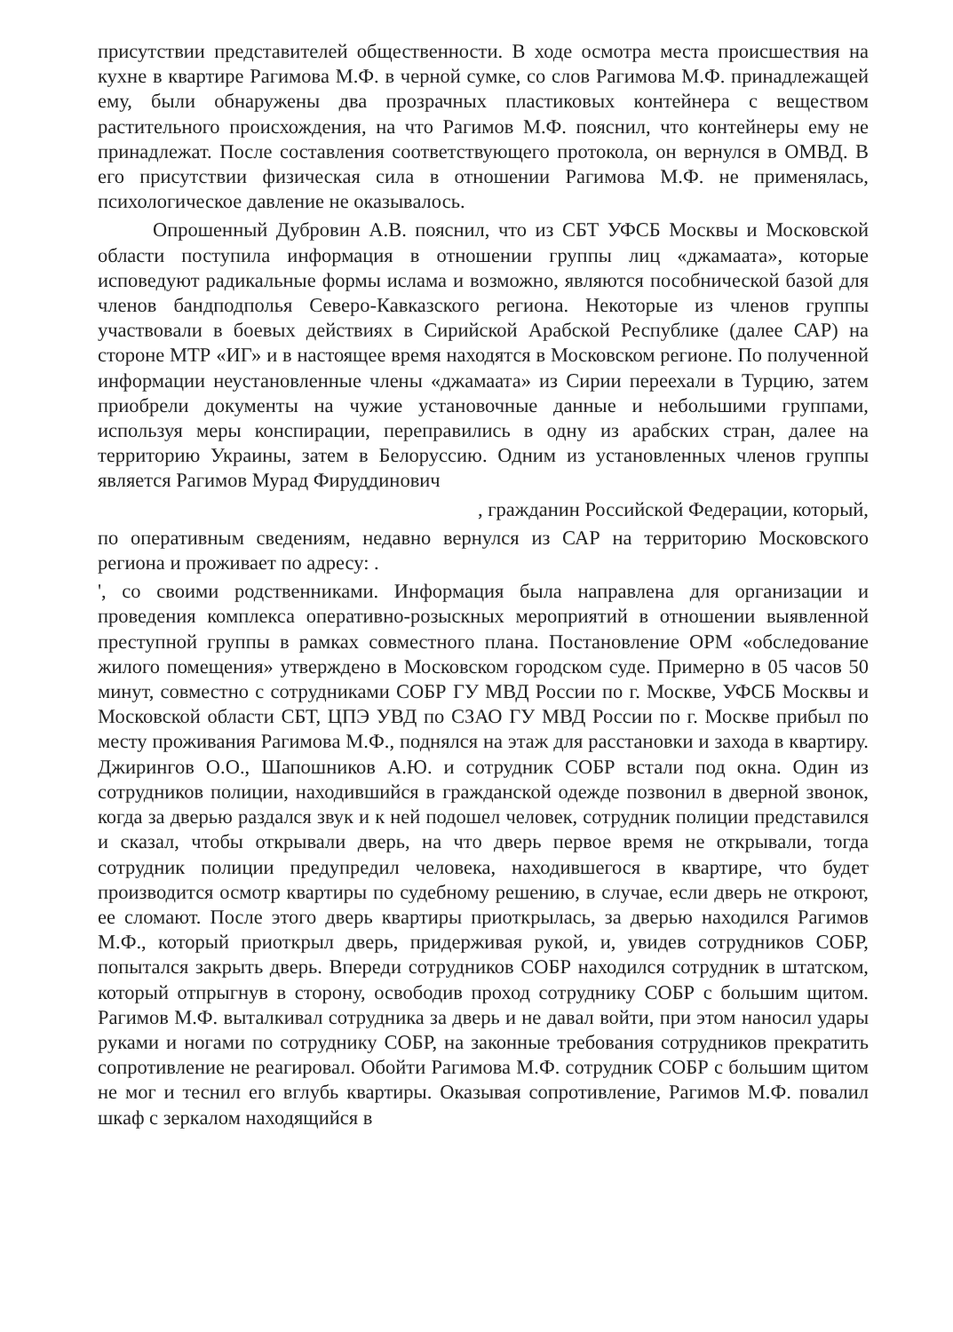присутствии представителей общественности. В ходе осмотра места происшествия на кухне в квартире Рагимова М.Ф. в черной сумке, со слов Рагимова М.Ф. принадлежащей ему, были обнаружены два прозрачных пластиковых контейнера с веществом растительного происхождения, на что Рагимов М.Ф. пояснил, что контейнеры ему не принадлежат. После составления соответствующего протокола, он вернулся в ОМВД. В его присутствии физическая сила в отношении Рагимова М.Ф. не применялась, психологическое давление не оказывалось.
Опрошенный Дубровин А.В. пояснил, что из СБТ УФСБ Москвы и Московской области поступила информация в отношении группы лиц «джамаата», которые исповедуют радикальные формы ислама и возможно, являются пособнической базой для членов бандподполья Северо-Кавказского региона. Некоторые из членов группы участвовали в боевых действиях в Сирийской Арабской Республике (далее САР) на стороне МТР «ИГ» и в настоящее время находятся в Московском регионе. По полученной информации неустановленные члены «джамаата» из Сирии переехали в Турцию, затем приобрели документы на чужие установочные данные и небольшими группами, используя меры конспирации, переправились в одну из арабских стран, далее на территорию Украины, затем в Белоруссию. Одним из установленных членов группы является Рагимов Мурад Фируддинович
, гражданин Российской Федерации, который,
по оперативным сведениям, недавно вернулся из САР на территорию Московского региона и проживает по адресу: .
', со своими родственниками. Информация была направлена для организации и проведения комплекса оперативно-розыскных мероприятий в отношении выявленной преступной группы в рамках совместного плана. Постановление ОРМ «обследование жилого помещения» утверждено в Московском городском суде. Примерно в 05 часов 50 минут, совместно с сотрудниками СОБР ГУ МВД России по г. Москве, УФСБ Москвы и Московской области СБТ, ЦПЭ УВД по СЗАО ГУ МВД России по г. Москве прибыл по месту проживания Рагимова М.Ф., поднялся на этаж для расстановки и захода в квартиру. Джирингов О.О., Шапошников А.Ю. и сотрудник СОБР встали под окна. Один из сотрудников полиции, находившийся в гражданской одежде позвонил в дверной звонок, когда за дверью раздался звук и к ней подошел человек, сотрудник полиции представился и сказал, чтобы открывали дверь, на что дверь первое время не открывали, тогда сотрудник полиции предупредил человека, находившегося в квартире, что будет производится осмотр квартиры по судебному решению, в случае, если дверь не откроют, ее сломают. После этого дверь квартиры приоткрылась, за дверью находился Рагимов М.Ф., который приоткрыл дверь, придерживая рукой, и, увидев сотрудников СОБР, попытался закрыть дверь. Впереди сотрудников СОБР находился сотрудник в штатском, который отпрыгнув в сторону, освободив проход сотруднику СОБР с большим щитом. Рагимов М.Ф. выталкивал сотрудника за дверь и не давал войти, при этом наносил удары руками и ногами по сотруднику СОБР, на законные требования сотрудников прекратить сопротивление не реагировал. Обойти Рагимова М.Ф. сотрудник СОБР с большим щитом не мог и теснил его вглубь квартиры. Оказывая сопротивление, Рагимов М.Ф. повалил шкаф с зеркалом находящийся в